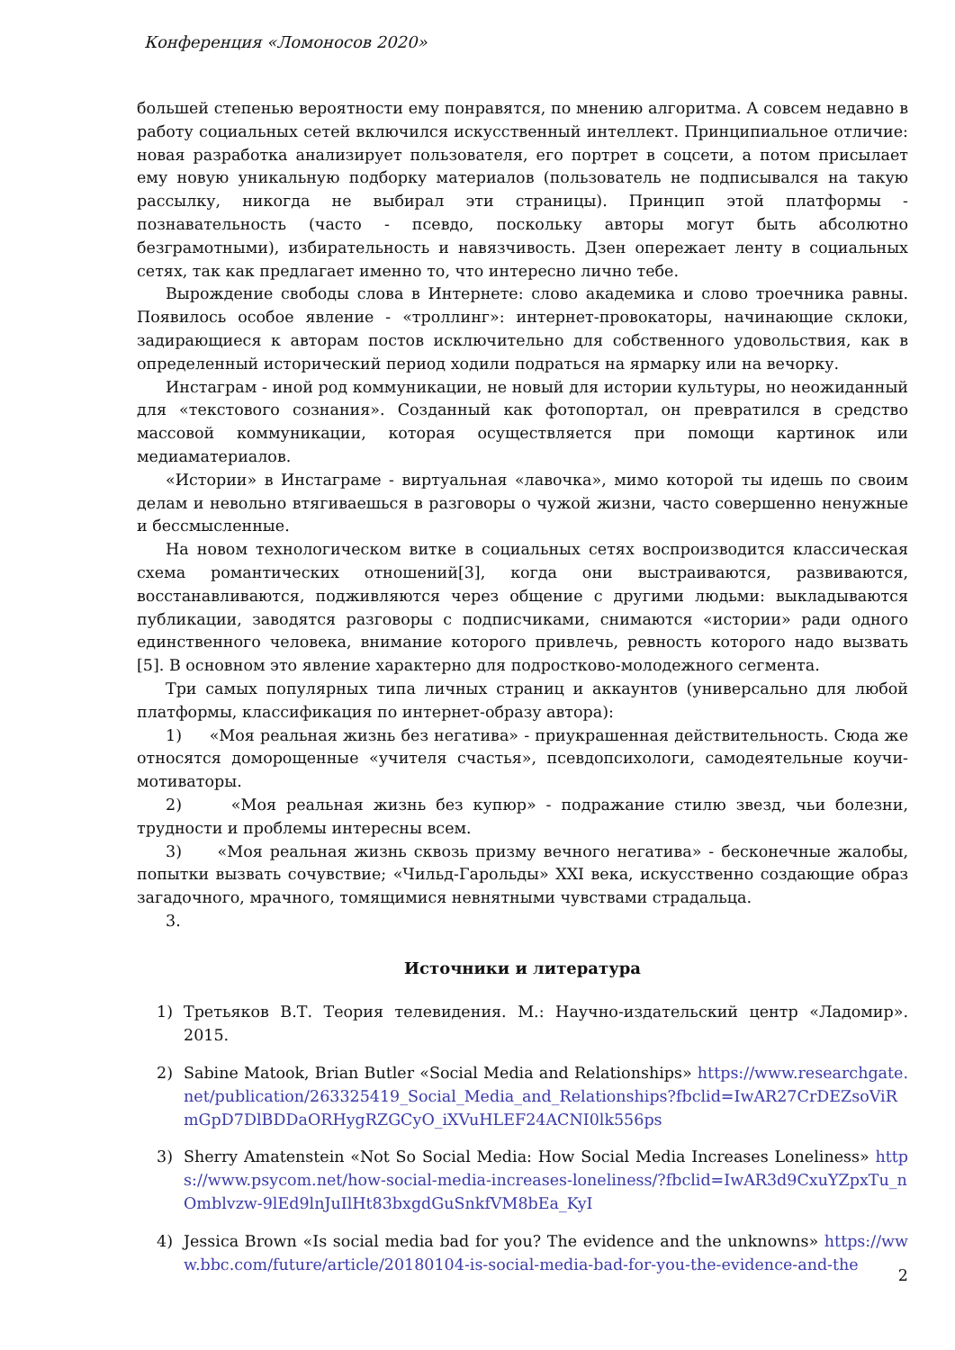Конференция «Ломоносов 2020»
большей степенью вероятности ему понравятся, по мнению алгоритма. А совсем недавно в работу социальных сетей включился искусственный интеллект. Принципиальное отличие: новая разработка анализирует пользователя, его портрет в соцсети, а потом присылает ему новую уникальную подборку материалов (пользователь не подписывался на такую рассылку, никогда не выбирал эти страницы). Принцип этой платформы - познавательность (часто - псевдо, поскольку авторы могут быть абсолютно безграмотными), избирательность и навязчивость. Дзен опережает ленту в социальных сетях, так как предлагает именно то, что интересно лично тебе.
Вырождение свободы слова в Интернете: слово академика и слово троечника равны. Появилось особое явление - «троллинг»: интернет-провокаторы, начинающие склоки, задирающиеся к авторам постов исключительно для собственного удовольствия, как в определенный исторический период ходили подраться на ярмарку или на вечорку.
Инстаграм - иной род коммуникации, не новый для истории культуры, но неожиданный для «текстового сознания». Созданный как фотопортал, он превратился в средство массовой коммуникации, которая осуществляется при помощи картинок или медиаматериалов.
«Истории» в Инстаграме - виртуальная «лавочка», мимо которой ты идешь по своим делам и невольно втягиваешься в разговоры о чужой жизни, часто совершенно ненужные и бессмысленные.
На новом технологическом витке в социальных сетях воспроизводится классическая схема романтических отношений[3], когда они выстраиваются, развиваются, восстанавливаются, подживляются через общение с другими людьми: выкладываются публикации, заводятся разговоры с подписчиками, снимаются «истории» ради одного единственного человека, внимание которого привлечь, ревность которого надо вызвать [5]. В основном это явление характерно для подростково-молодежного сегмента.
Три самых популярных типа личных страниц и аккаунтов (универсально для любой платформы, классификация по интернет-образу автора):
1) «Моя реальная жизнь без негатива» - приукрашенная действительность. Сюда же относятся доморощенные «учителя счастья», псевдопсихологи, самодеятельные коучи-мотиваторы.
2) «Моя реальная жизнь без купюр» - подражание стилю звезд, чьи болезни, трудности и проблемы интересны всем.
3) «Моя реальная жизнь сквозь призму вечного негатива» - бесконечные жалобы, попытки вызвать сочувствие; «Чильд-Гарольды» XXI века, искусственно создающие образ загадочного, мрачного, томящимися невнятными чувствами страдальца.
3.
Источники и литература
1) Третьяков В.Т. Теория телевидения. М.: Научно-издательский центр «Ладомир». 2015.
2) Sabine Matook, Brian Butler «Social Media and Relationships» https://www.researchgate.net/publication/263325419_Social_Media_and_Relationships?fbclid=IwAR27CrDEZsoViRmGpD7DlBDDaORHygRZGCyO_iXVuHLEF24ACNI0lk556ps
3) Sherry Amatenstein «Not So Social Media: How Social Media Increases Loneliness» https://www.psycom.net/how-social-media-increases-loneliness/?fbclid=IwAR3d9CxuYZpxTu_nOmblvzw-9lEd9lnJuIlHt83bxgdGuSnkfVM8bEa_KyI
4) Jessica Brown «Is social media bad for you? The evidence and the unknowns» https://www.bbc.com/future/article/20180104-is-social-media-bad-for-you-the-evidence-and-the
2